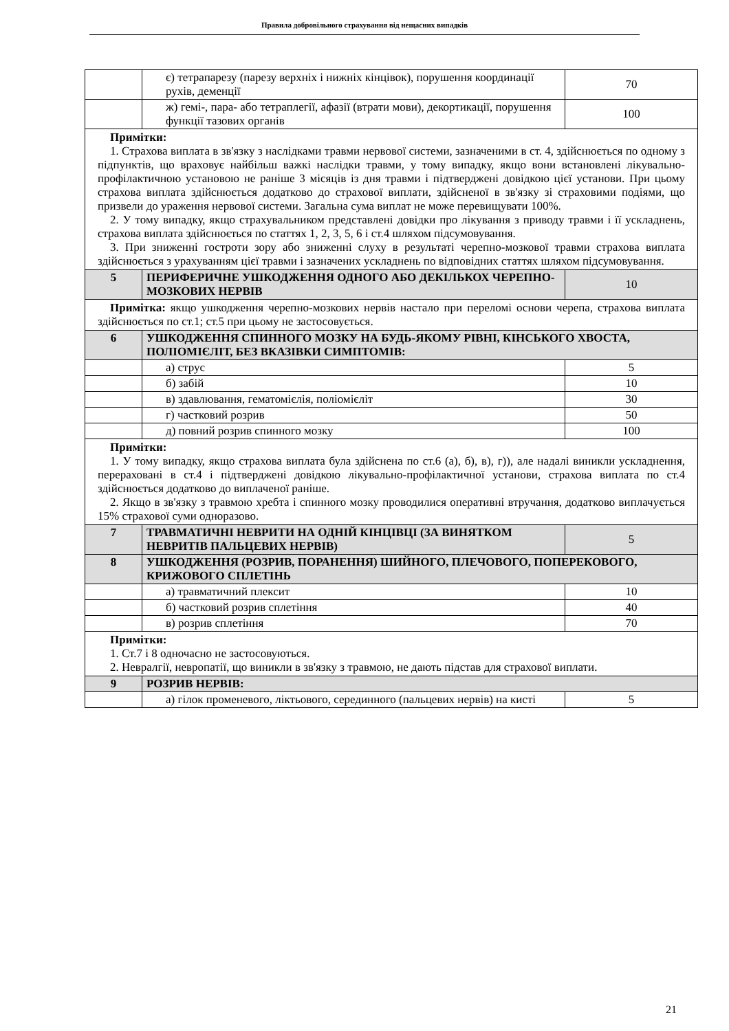Правила добровільного страхування від нещасних випадків
| | є) тетрапарезу (парезу верхніх і нижніх кінцівок), порушення координації рухів, деменції | 70 |
| | ж) гемі-, пара- або тетраплегії, афазії (втрати мови), декортикації, порушення функції тазових органів | 100 |
| Примітки: 1. Страхова виплата в зв'язку з наслідками травми нервової системи, зазначеними в ст. 4, здійснюється по одному з підпунктів, що враховує найбільш важкі наслідки травми, у тому випадку, якщо вони встановлені лікувально-профілактичною установою не раніше 3 місяців із дня травми і підтверджені довідкою цієї установи. При цьому страхова виплата здійснюється додатково до страхової виплати, здійсненої в зв'язку зі страховими подіями, що призвели до ураження нервової системи. Загальна сума виплат не може перевищувати 100%. 2. У тому випадку, якщо страхувальником представлені довідки про лікування з приводу травми і її ускладнень, страхова виплата здійснюється по статтях 1, 2, 3, 5, 6 і ст.4 шляхом підсумовування. 3. При зниженні гостроти зору або зниженні слуху в результаті черепно-мозкової травми страхова виплата здійснюється з урахуванням цієї травми і зазначених ускладнень по відповідних статтях шляхом підсумовування. | | |
| 5 | ПЕРИФЕРИЧНЕ УШКОДЖЕННЯ ОДНОГО АБО ДЕКІЛЬКОХ ЧЕРЕПНО-МОЗКОВИХ НЕРВІВ | 10 |
| Примітка: якщо ушкодження черепно-мозкових нервів настало при переломі основи черепа, страхова виплата здійснюється по ст.1; ст.5 при цьому не застосовується. | | |
| 6 | УШКОДЖЕННЯ СПИННОГО МОЗКУ НА БУДЬ-ЯКОМУ РІВНІ, КІНСЬКОГО ХВОСТА, ПОЛІОМІЄЛІТ, БЕЗ ВКАЗІВКИ СИМПТОМІВ: | |
| | а) струс | 5 |
| | б) забій | 10 |
| | в) здавлювання, гематомієлія, поліомієліт | 30 |
| | г) частковий розрив | 50 |
| | д) повний розрив спинного мозку | 100 |
| Примітки: 1. У тому випадку, якщо страхова виплата була здійснена по ст.6 (а), б), в), г)), але надалі виникли ускладнення, перераховані в ст.4 і підтверджені довідкою лікувально-профілактичної установи, страхова виплата по ст.4 здійснюється додатково до виплаченої раніше. 2. Якщо в зв'язку з травмою хребта і спинного мозку проводилися оперативні втручання, додатково виплачується 15% страхової суми одноразово. | | |
| 7 | ТРАВМАТИЧНІ НЕВРИТИ НА ОДНІЙ КІНЦІВЦІ (ЗА ВИНЯТКОМ НЕВРИТІВ ПАЛЬЦЕВИХ НЕРВІВ) | 5 |
| 8 | УШКОДЖЕННЯ (РОЗРИВ, ПОРАНЕННЯ) ШИЙНОГО, ПЛЕЧОВОГО, ПОПЕРЕКОВОГО, КРИЖОВОГО СПЛЕТІНЬ | |
| | а) травматичний плексит | 10 |
| | б) частковий розрив сплетіння | 40 |
| | в) розрив сплетіння | 70 |
| Примітки: 1. Ст.7 і 8 одночасно не застосовуються. 2. Невралгії, невропатії, що виникли в зв'язку з травмою, не дають підстав для страхової виплати. | | |
| 9 | РОЗРИВ НЕРВІВ: | |
| | а) гілок променевого, ліктьового, серединного (пальцевих нервів) на кисті | 5 |
21